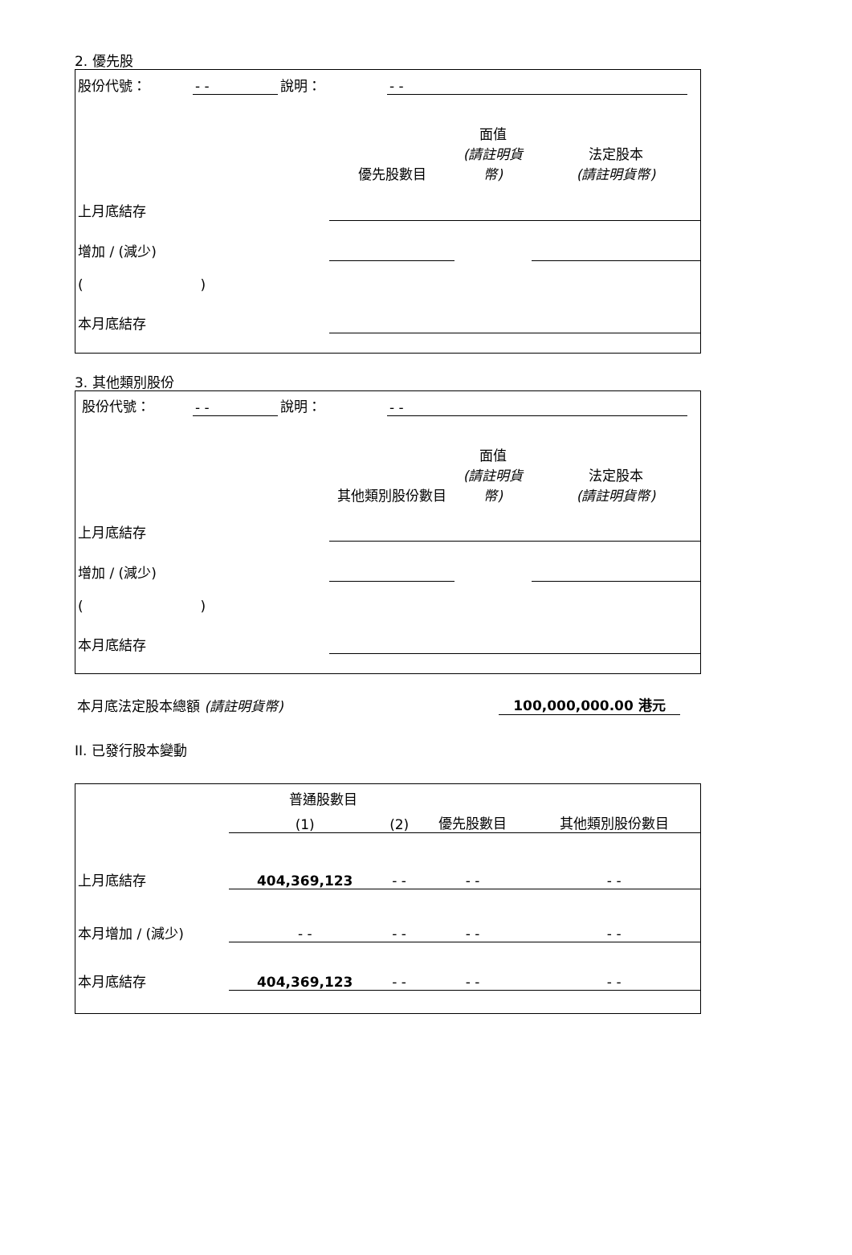2. 優先股
| 股份代號： | - - | 說明： | - - | |
| | 優先股數目 | 面值 (請註明貨幣) | 法定股本 (請註明貨幣) |
| 上月底結存 | | | |
| 增加 / (減少) | | | |
| ( ) | | | |
| 本月底結存 | | | |
3. 其他類別股份
| 股份代號： | - - | 說明： | - - | |
| | 其他類別股份數目 | 面值 (請註明貨幣) | 法定股本 (請註明貨幣) |
| 上月底結存 | | | |
| 增加 / (減少) | | | |
| ( ) | | | |
| 本月底結存 | | | |
| 本月底法定股本總額 (請註明貨幣) | 100,000,000.00 港元 | |
II. 已發行股本變動
| | 普通股數目 | | | 其他類別股份數目 |
| | (1) | (2) | 優先股數目 | |
| 上月底結存 | 404,369,123 | - - | - - | - - |
| 本月增加 / (減少) | - - | - - | - - | - - |
| 本月底結存 | 404,369,123 | - - | - - | - - |